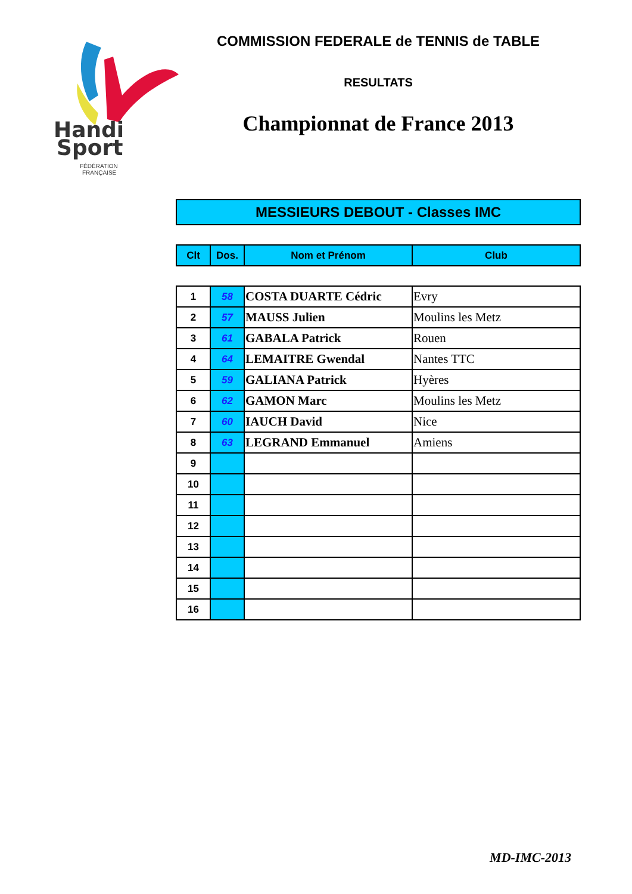Handi
Sport
FÉDÉRATION
FRANÇAISE
COMMISSION FEDERALE de TENNIS de TABLE
RESULTATS
Championnat de France 2013
MESSIEURS DEBOUT - Classes IMC
| Clt | Dos. | Nom et Prénom | Club |
| --- | --- | --- | --- |
| 1 | 58 | COSTA DUARTE Cédric | Evry |
| 2 | 57 | MAUSS Julien | Moulins les Metz |
| 3 | 61 | GABALA Patrick | Rouen |
| 4 | 64 | LEMAITRE Gwendal | Nantes TTC |
| 5 | 59 | GALIANA Patrick | Hyères |
| 6 | 62 | GAMON Marc | Moulins les Metz |
| 7 | 60 | IAUCH David | Nice |
| 8 | 63 | LEGRAND Emmanuel | Amiens |
| 9 | | | |
| 10 | | | |
| 11 | | | |
| 12 | | | |
| 13 | | | |
| 14 | | | |
| 15 | | | |
| 16 | | | |
MD-IMC-2013